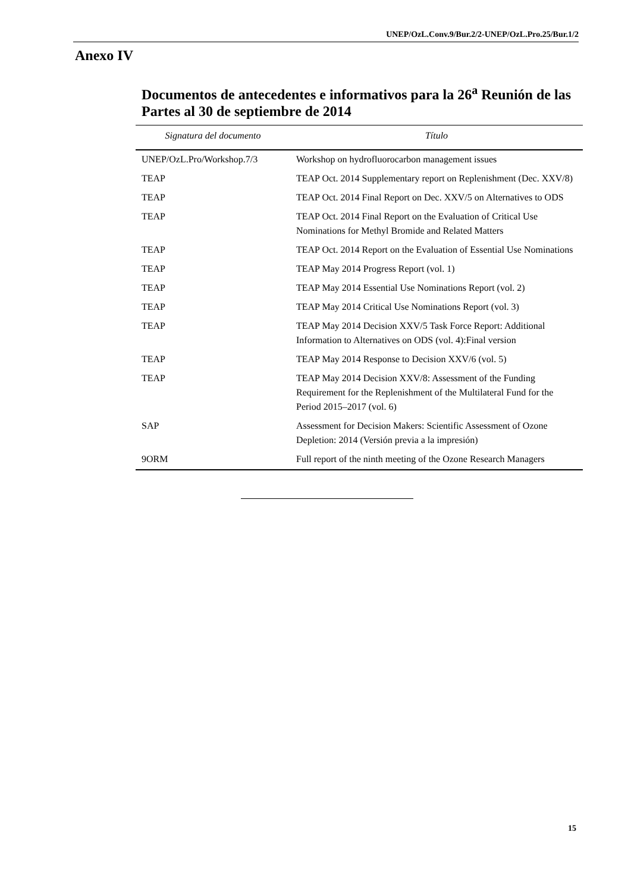UNEP/OzL.Conv.9/Bur.2/2-UNEP/OzL.Pro.25/Bur.1/2
Anexo IV
Documentos de antecedentes e informativos para la 26<sup>a</sup> Reunión de las Partes al 30 de septiembre de 2014
| Signatura del documento | Título |
| --- | --- |
| UNEP/OzL.Pro/Workshop.7/3 | Workshop on hydrofluorocarbon management issues |
| TEAP | TEAP Oct. 2014 Supplementary report on Replenishment (Dec. XXV/8) |
| TEAP | TEAP Oct. 2014 Final Report on Dec. XXV/5 on Alternatives to ODS |
| TEAP | TEAP Oct. 2014 Final Report on the Evaluation of Critical Use Nominations for Methyl Bromide and Related Matters |
| TEAP | TEAP Oct. 2014 Report on the Evaluation of Essential Use Nominations |
| TEAP | TEAP May 2014 Progress Report (vol. 1) |
| TEAP | TEAP May 2014 Essential Use Nominations Report (vol. 2) |
| TEAP | TEAP May 2014 Critical Use Nominations Report (vol. 3) |
| TEAP | TEAP May 2014 Decision XXV/5 Task Force Report: Additional Information to Alternatives on ODS (vol. 4):Final version |
| TEAP | TEAP May 2014 Response to Decision XXV/6 (vol. 5) |
| TEAP | TEAP May 2014 Decision XXV/8: Assessment of the Funding Requirement for the Replenishment of the Multilateral Fund for the Period 2015–2017 (vol. 6) |
| SAP | Assessment for Decision Makers: Scientific Assessment of Ozone Depletion: 2014 (Versión previa a la impresión) |
| 9ORM | Full report of the ninth meeting of the Ozone Research Managers |
15